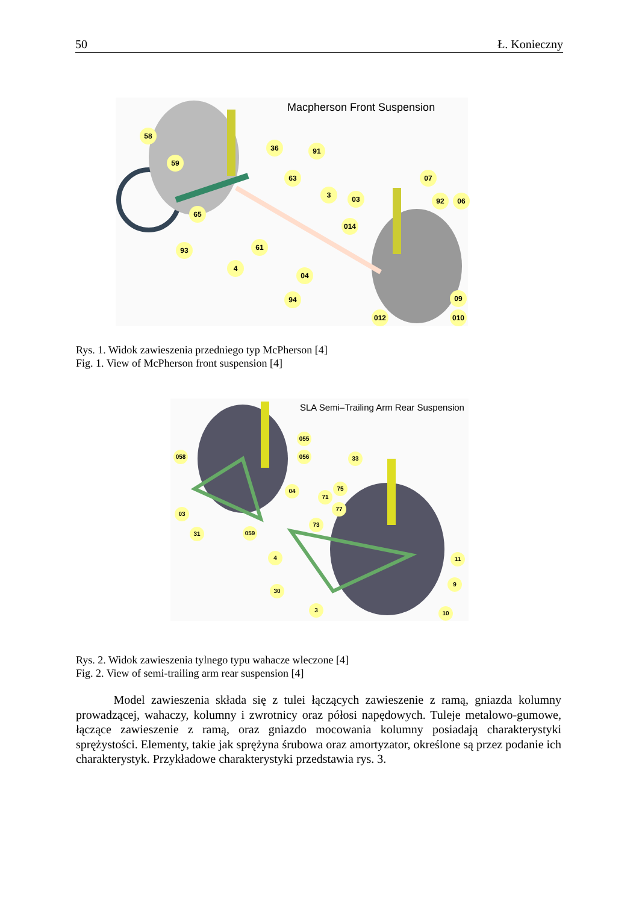50 Ł. Konieczny
Macpherson Front Suspension
58
59
36 91
63
3 03
07
92 06
014
65
93 61
4
04
94 09
012 010
Rys. 1. Widok zawieszenia przedniego typ McPherson [4]
Fig. 1. View of McPherson front suspension [4]
SLA Semi–Trailing Arm Rear Suspension
055
058 056 33
75
04
71
77
03
73
31 059
11
4
9
30
3 10
Rys. 2. Widok zawieszenia tylnego typu wahacze wleczone [4]
Fig. 2. View of semi-trailing arm rear suspension [4]
Model zawieszenia składa się z tulei łączących zawieszenie z ramą, gniazda kolumny prowadzącej, wahaczy, kolumny i zwrotnicy oraz półosi napędowych. Tuleje metalowo-gumowe, łączące zawieszenie z ramą, oraz gniazdo mocowania kolumny posiadają charakterystyki sprężystości. Elementy, takie jak sprężyna śrubowa oraz amortyzator, określone są przez podanie ich charakterystyk. Przykładowe charakterystyki przedstawia rys. 3.